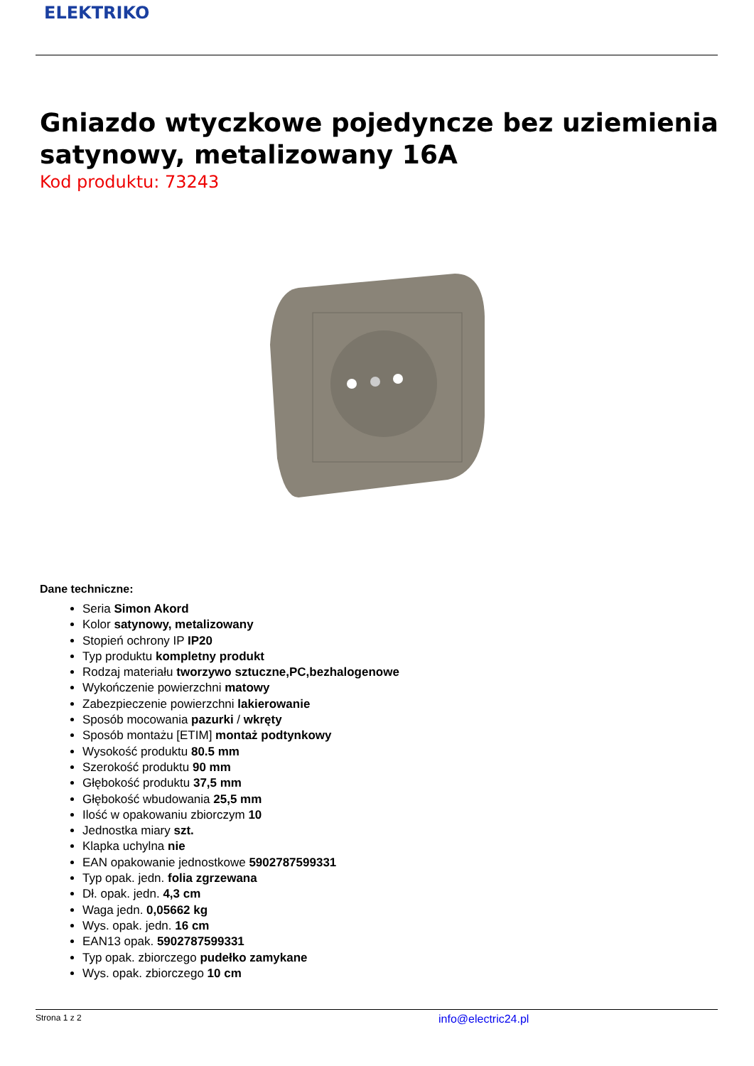ELEKTRIKO
Gniazdo wtyczkowe pojedyncze bez uziemienia satynowy, metalizowany 16A
Kod produktu: 73243
Dane techniczne:
Seria Simon Akord
Kolor satynowy, metalizowany
Stopień ochrony IP IP20
Typ produktu kompletny produkt
Rodzaj materiału tworzywo sztuczne,PC,bezhalogenowe
Wykończenie powierzchni matowy
Zabezpieczenie powierzchni lakierowanie
Sposób mocowania pazurki / wkręty
Sposób montażu [ETIM] montaż podtynkowy
Wysokość produktu 80.5 mm
Szerokość produktu 90 mm
Głębokość produktu 37,5 mm
Głębokość wbudowania 25,5 mm
Ilość w opakowaniu zbiorczym 10
Jednostka miary szt.
Klapka uchylna nie
EAN opakowanie jednostkowe 5902787599331
Typ opak. jedn. folia zgrzewana
Dł. opak. jedn. 4,3 cm
Waga jedn. 0,05662 kg
Wys. opak. jedn. 16 cm
EAN13 opak. 5902787599331
Typ opak. zbiorczego pudełko zamykane
Wys. opak. zbiorczego 10 cm
Strona 1 z 2 info@electric24.pl